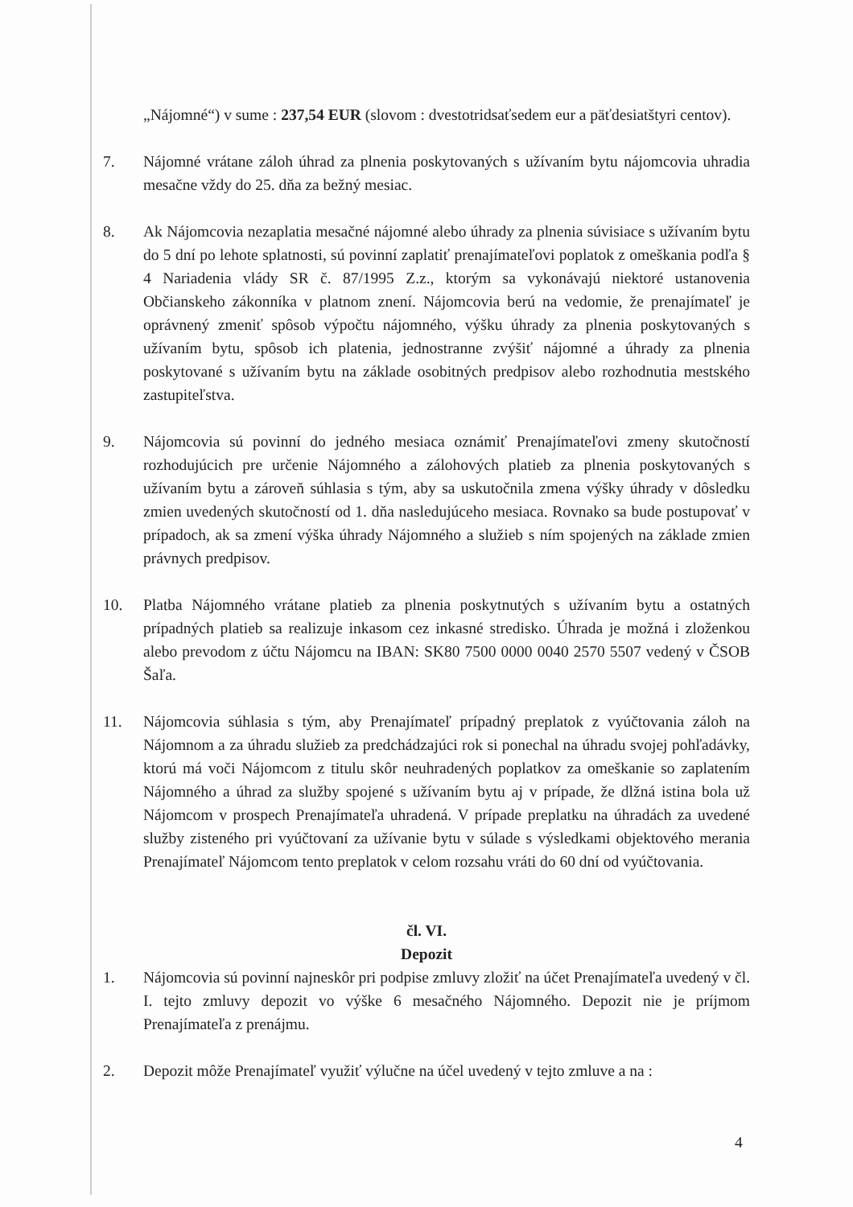„Nájomné“) v sume : 237,54 EUR (slovom : dvestotridsaťsedem eur a päťdesiatštyri centov).
7. Nájomné vrátane záloh úhrad za plnenia poskytovaných s užívaním bytu nájomcovia uhradia mesačne vždy do 25. dňa za bežný mesiac.
8. Ak Nájomcovia nezaplatia mesačné nájomné alebo úhrady za plnenia súvisiace s užívaním bytu do 5 dní po lehote splatnosti, sú povinní zaplatiť prenajímateľovi poplatok z omeškania podľa § 4 Nariadenia vlády SR č. 87/1995 Z.z., ktorým sa vykonávajú niektoré ustanovenia Občianskeho zákonníka v platnom znení. Nájomcovia berú na vedomie, že prenajímateľ je oprávnený zmeniť spôsob výpočtu nájomného, výšku úhrady za plnenia poskytovaných s užívaním bytu, spôsob ich platenia, jednostranne zvýšiť nájomné a úhrady za plnenia poskytované s užívaním bytu na základe osobitných predpisov alebo rozhodnutia mestského zastupiteľstva.
9. Nájomcovia sú povinní do jedného mesiaca oznámiť Prenajímateľovi zmeny skutočností rozhodujúcich pre určenie Nájomného a zálohových platieb za plnenia poskytovaných s užívaním bytu a zároveň súhlasia s tým, aby sa uskutočnila zmena výšky úhrady v dôsledku zmien uvedených skutočností od 1. dňa nasledujúceho mesiaca. Rovnako sa bude postupovať v prípadoch, ak sa zmení výška úhrady Nájomného a služieb s ním spojených na základe zmien právnych predpisov.
10. Platba Nájomného vrátane platieb za plnenia poskytnutých s užívaním bytu a ostatných prípadných platieb sa realizuje inkasom cez inkasné stredisko. Úhrada je možná i zloženkou alebo prevodom z účtu Nájomcu na IBAN: SK80 7500 0000 0040 2570 5507 vedený v ČSOB Šaľa.
11. Nájomcovia súhlasia s tým, aby Prenajímateľ prípadný preplatok z vyúčtovania záloh na Nájomnom a za úhradu služieb za predchádzajúci rok si ponechal na úhradu svojej pohľadávky, ktorú má voči Nájomcom z titulu skôr neuhradených poplatkov za omeškanie so zaplatením Nájomného a úhrad za služby spojené s užívaním bytu aj v prípade, že dlžná istina bola už Nájomcom v prospech Prenajímateľa uhradená. V prípade preplatku na úhradách za uvedené služby zisteného pri vyúčtovaní za užívanie bytu v súlade s výsledkami objektového merania Prenajímateľ Nájomcom tento preplatok v celom rozsahu vráti do 60 dní od vyúčtovania.
čl. VI.
Depozit
1. Nájomcovia sú povinní najneskôr pri podpise zmluvy zložiť na účet Prenajímateľa uvedený v čl. I. tejto zmluvy depozit vo výške 6 mesačného Nájomného. Depozit nie je príjmom Prenajímateľa z prenájmu.
2. Depozit môže Prenajímateľ využiť výlučne na účel uvedený v tejto zmluve a na :
4